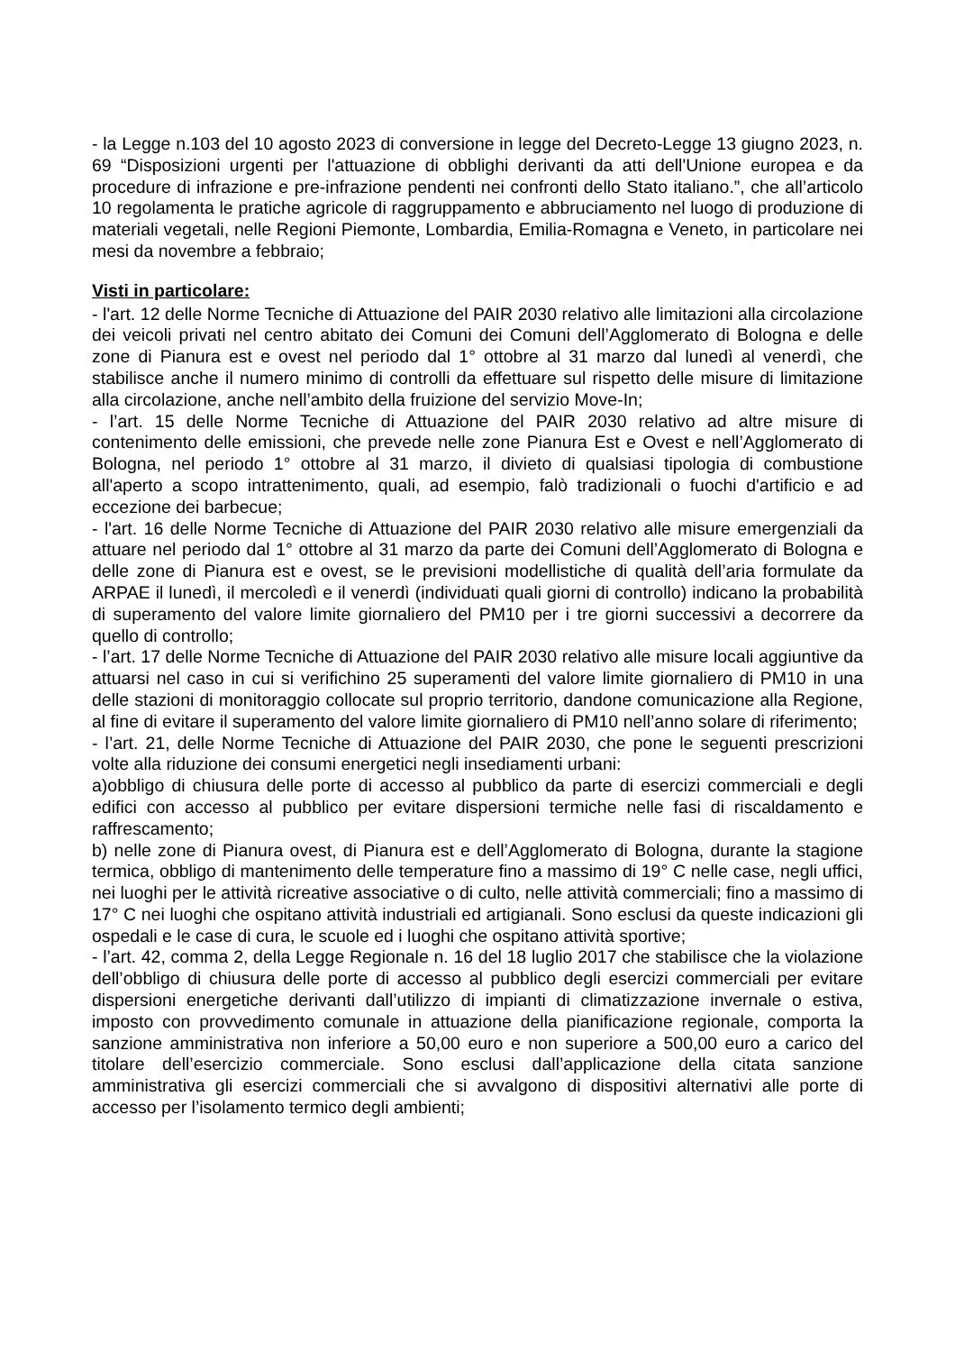- la Legge n.103 del 10 agosto 2023 di conversione in legge del Decreto-Legge 13 giugno 2023, n. 69 “Disposizioni urgenti per l'attuazione di obblighi derivanti da atti dell'Unione europea e da procedure di infrazione e pre-infrazione pendenti nei confronti dello Stato italiano.”, che all’articolo 10 regolamenta le pratiche agricole di raggruppamento e abbruciamento nel luogo di produzione di materiali vegetali, nelle Regioni Piemonte, Lombardia, Emilia-Romagna e Veneto, in particolare nei mesi da novembre a febbraio;
Visti in particolare:
- l'art. 12 delle Norme Tecniche di Attuazione del PAIR 2030 relativo alle limitazioni alla circolazione dei veicoli privati nel centro abitato dei Comuni dei Comuni dell’Agglomerato di Bologna e delle zone di Pianura est e ovest nel periodo dal 1° ottobre al 31 marzo dal lunedì al venerdì, che stabilisce anche il numero minimo di controlli da effettuare sul rispetto delle misure di limitazione alla circolazione, anche nell’ambito della fruizione del servizio Move-In;
- l’art. 15 delle Norme Tecniche di Attuazione del PAIR 2030 relativo ad altre misure di contenimento delle emissioni, che prevede nelle zone Pianura Est e Ovest e nell’Agglomerato di Bologna, nel periodo 1° ottobre al 31 marzo, il divieto di qualsiasi tipologia di combustione all'aperto a scopo intrattenimento, quali, ad esempio, falò tradizionali o fuochi d'artificio e ad eccezione dei barbecue;
- l'art. 16 delle Norme Tecniche di Attuazione del PAIR 2030 relativo alle misure emergenziali da attuare nel periodo dal 1° ottobre al 31 marzo da parte dei Comuni dell’Agglomerato di Bologna e delle zone di Pianura est e ovest, se le previsioni modellistiche di qualità dell’aria formulate da ARPAE il lunedì, il mercoledì e il venerdì (individuati quali giorni di controllo) indicano la probabilità di superamento del valore limite giornaliero del PM10 per i tre giorni successivi a decorrere da quello di controllo;
- l’art. 17 delle Norme Tecniche di Attuazione del PAIR 2030 relativo alle misure locali aggiuntive da attuarsi nel caso in cui si verifichino 25 superamenti del valore limite giornaliero di PM10 in una delle stazioni di monitoraggio collocate sul proprio territorio, dandone comunicazione alla Regione, al fine di evitare il superamento del valore limite giornaliero di PM10 nell’anno solare di riferimento;
- l’art. 21, delle Norme Tecniche di Attuazione del PAIR 2030, che pone le seguenti prescrizioni volte alla riduzione dei consumi energetici negli insediamenti urbani:
a)obbligo di chiusura delle porte di accesso al pubblico da parte di esercizi commerciali e degli edifici con accesso al pubblico per evitare dispersioni termiche nelle fasi di riscaldamento e raffrescamento;
b) nelle zone di Pianura ovest, di Pianura est e dell’Agglomerato di Bologna, durante la stagione termica, obbligo di mantenimento delle temperature fino a massimo di 19° C nelle case, negli uffici, nei luoghi per le attività ricreative associative o di culto, nelle attività commerciali; fino a massimo di 17° C nei luoghi che ospitano attività industriali ed artigianali. Sono esclusi da queste indicazioni gli ospedali e le case di cura, le scuole ed i luoghi che ospitano attività sportive;
- l’art. 42, comma 2, della Legge Regionale n. 16 del 18 luglio 2017 che stabilisce che la violazione dell’obbligo di chiusura delle porte di accesso al pubblico degli esercizi commerciali per evitare dispersioni energetiche derivanti dall’utilizzo di impianti di climatizzazione invernale o estiva, imposto con provvedimento comunale in attuazione della pianificazione regionale, comporta la sanzione amministrativa non inferiore a 50,00 euro e non superiore a 500,00 euro a carico del titolare dell’esercizio commerciale. Sono esclusi dall’applicazione della citata sanzione amministrativa gli esercizi commerciali che si avvalgono di dispositivi alternativi alle porte di accesso per l’isolamento termico degli ambienti;